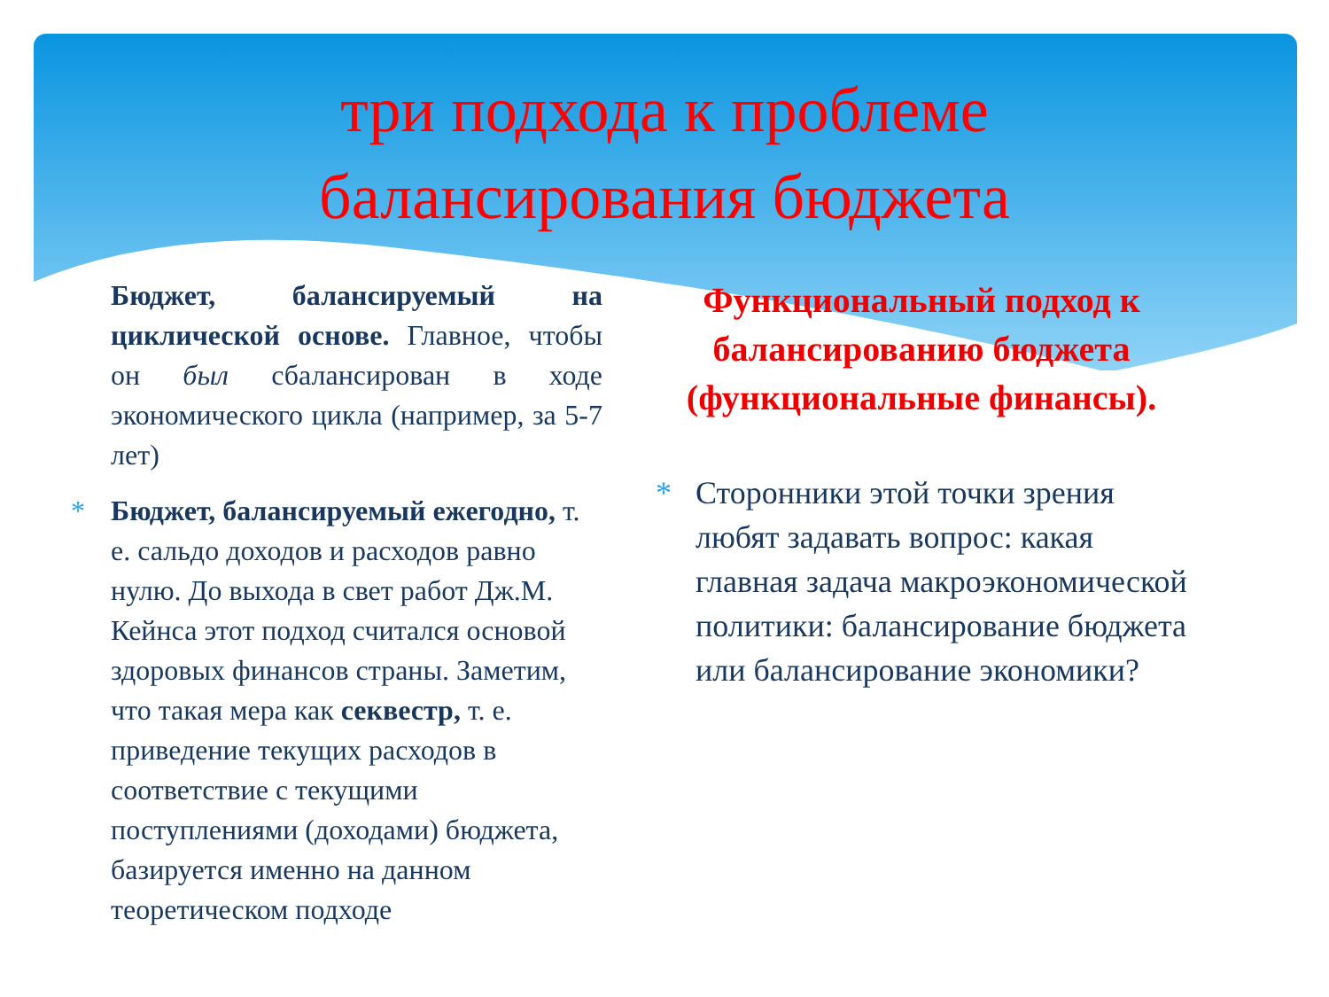три подхода к проблеме
балансирования бюджета
Бюджет, балансируемый на циклической основе. Главное, чтобы он был сбалансирован в ходе экономического цикла (например, за 5-7 лет)
* Бюджет, балансируемый ежегодно, т. е. сальдо доходов и расходов равно нулю. До выхода в свет работ Дж.М. Кейнса этот подход считался основой здоровых финансов страны. Заметим, что такая мера как секвестр, т. е. приведение текущих расходов в соответствие с текущими поступлениями (доходами) бюджета, базируется именно на данном теоретическом подходе
Функциональный подход к балансированию бюджета (функциональные финансы).
* Сторонники этой точки зрения любят задавать вопрос: какая главная задача макроэкономической политики: балансирование бюджета или балансирование экономики?